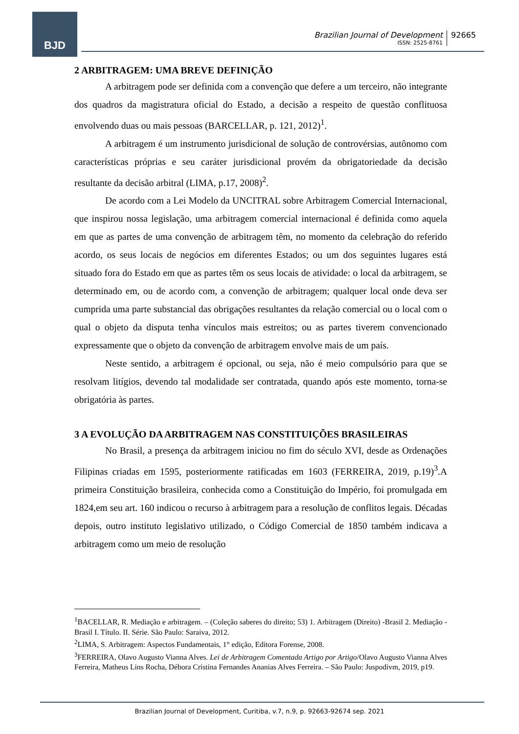BJD
Brazilian Journal of Development
ISSN: 2525-8761
92665
2 ARBITRAGEM: UMA BREVE DEFINIÇÃO
A arbitragem pode ser definida com a convenção que defere a um terceiro, não integrante dos quadros da magistratura oficial do Estado, a decisão a respeito de questão conflituosa envolvendo duas ou mais pessoas (BARCELLAR, p. 121, 2012)<sup>1</sup>.
A arbitragem é um instrumento jurisdicional de solução de controvérsias, autônomo com características próprias e seu caráter jurisdicional provém da obrigatoriedade da decisão resultante da decisão arbitral (LIMA, p.17, 2008)<sup>2</sup>.
De acordo com a Lei Modelo da UNCITRAL sobre Arbitragem Comercial Internacional, que inspirou nossa legislação, uma arbitragem comercial internacional é definida como aquela em que as partes de uma convenção de arbitragem têm, no momento da celebração do referido acordo, os seus locais de negócios em diferentes Estados; ou um dos seguintes lugares está situado fora do Estado em que as partes têm os seus locais de atividade: o local da arbitragem, se determinado em, ou de acordo com, a convenção de arbitragem; qualquer local onde deva ser cumprida uma parte substancial das obrigações resultantes da relação comercial ou o local com o qual o objeto da disputa tenha vínculos mais estreitos; ou as partes tiverem convencionado expressamente que o objeto da convenção de arbitragem envolve mais de um país.
Neste sentido, a arbitragem é opcional, ou seja, não é meio compulsório para que se resolvam litígios, devendo tal modalidade ser contratada, quando após este momento, torna-se obrigatória às partes.
3 A EVOLUÇÃO DA ARBITRAGEM NAS CONSTITUIÇÕES BRASILEIRAS
No Brasil, a presença da arbitragem iniciou no fim do século XVI, desde as Ordenações Filipinas criadas em 1595, posteriormente ratificadas em 1603 (FERREIRA, 2019, p.19)<sup>3</sup>.A primeira Constituição brasileira, conhecida como a Constituição do Império, foi promulgada em 1824,em seu art. 160 indicou o recurso à arbitragem para a resolução de conflitos legais. Décadas depois, outro instituto legislativo utilizado, o Código Comercial de 1850 também indicava a arbitragem como um meio de resolução
<sup>1</sup> BACELLAR, R. Mediação e arbitragem. – (Coleção saberes do direito; 53) 1. Arbitragem (Direito) -Brasil 2. Mediação -Brasil I. Título. II. Série. São Paulo: Saraiva, 2012.
<sup>2</sup> LIMA, S. Arbitragem: Aspectos Fundamentais, 1° edição, Editora Forense, 2008.
<sup>3</sup> FERREIRA, Olavo Augusto Vianna Alves. Lei de Arbitragem Comentada Artigo por Artigo/Olavo Augusto Vianna Alves Ferreira, Matheus Lins Rocha, Débora Cristina Fernandes Ananias Alves Ferreira. – São Paulo: Juspodivm, 2019, p19.
Brazilian Journal of Development, Curitiba, v.7, n.9, p. 92663-92674 sep. 2021